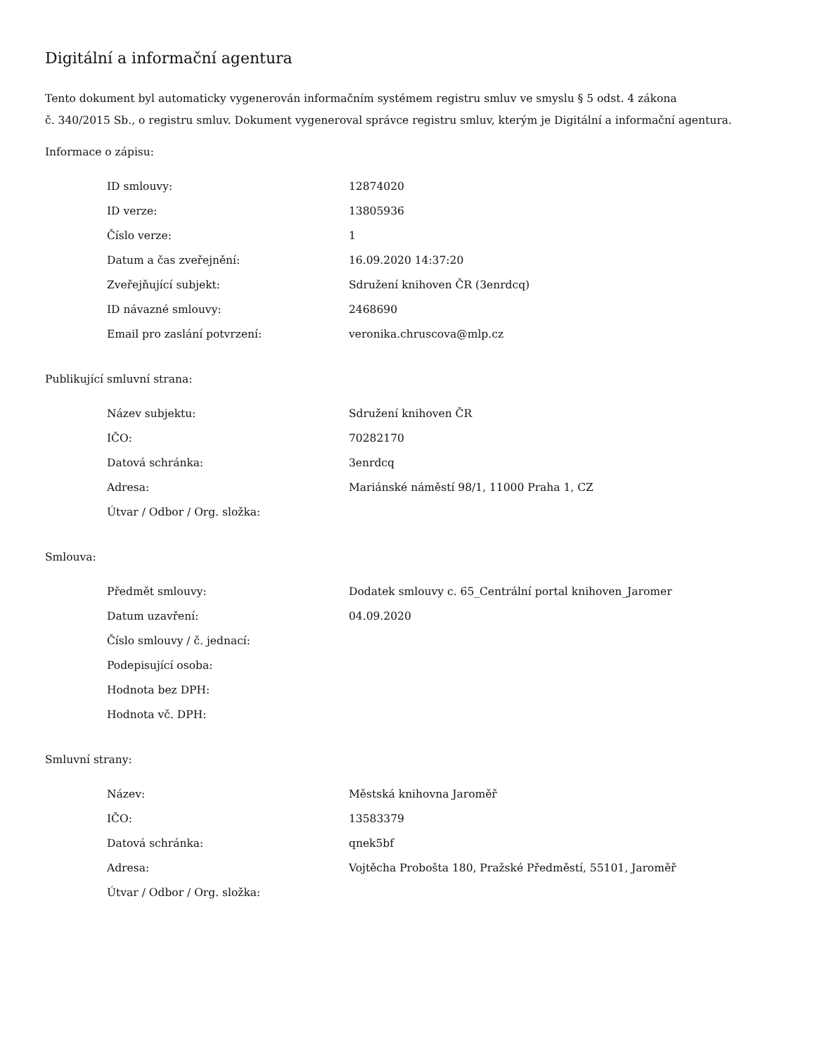Digitální a informační agentura
Tento dokument byl automaticky vygenerován informačním systémem registru smluv ve smyslu § 5 odst. 4 zákona
č. 340/2015 Sb., o registru smluv. Dokument vygeneroval správce registru smluv, kterým je Digitální a informační agentura.
Informace o zápisu:
| ID smlouvy: | 12874020 |
| ID verze: | 13805936 |
| Číslo verze: | 1 |
| Datum a čas zveřejnění: | 16.09.2020 14:37:20 |
| Zveřejňující subjekt: | Sdružení knihoven ČR (3enrdcq) |
| ID návazné smlouvy: | 2468690 |
| Email pro zaslání potvrzení: | veronika.chruscova@mlp.cz |
Publikující smluvní strana:
| Název subjektu: | Sdružení knihoven ČR |
| IČO: | 70282170 |
| Datová schránka: | 3enrdcq |
| Adresa: | Mariánské náměstí 98/1, 11000 Praha 1, CZ |
| Útvar / Odbor / Org. složka: | |
Smlouva:
| Předmět smlouvy: | Dodatek smlouvy c. 65_Centrální portal knihoven_Jaromer |
| Datum uzavření: | 04.09.2020 |
| Číslo smlouvy / č. jednací: | |
| Podepisující osoba: | |
| Hodnota bez DPH: | |
| Hodnota vč. DPH: | |
Smluvní strany:
| Název: | Městská knihovna Jaroměř |
| IČO: | 13583379 |
| Datová schránka: | qnek5bf |
| Adresa: | Vojtěcha Probošta 180, Pražské Předměstí, 55101, Jaroměř |
| Útvar / Odbor / Org. složka: | |